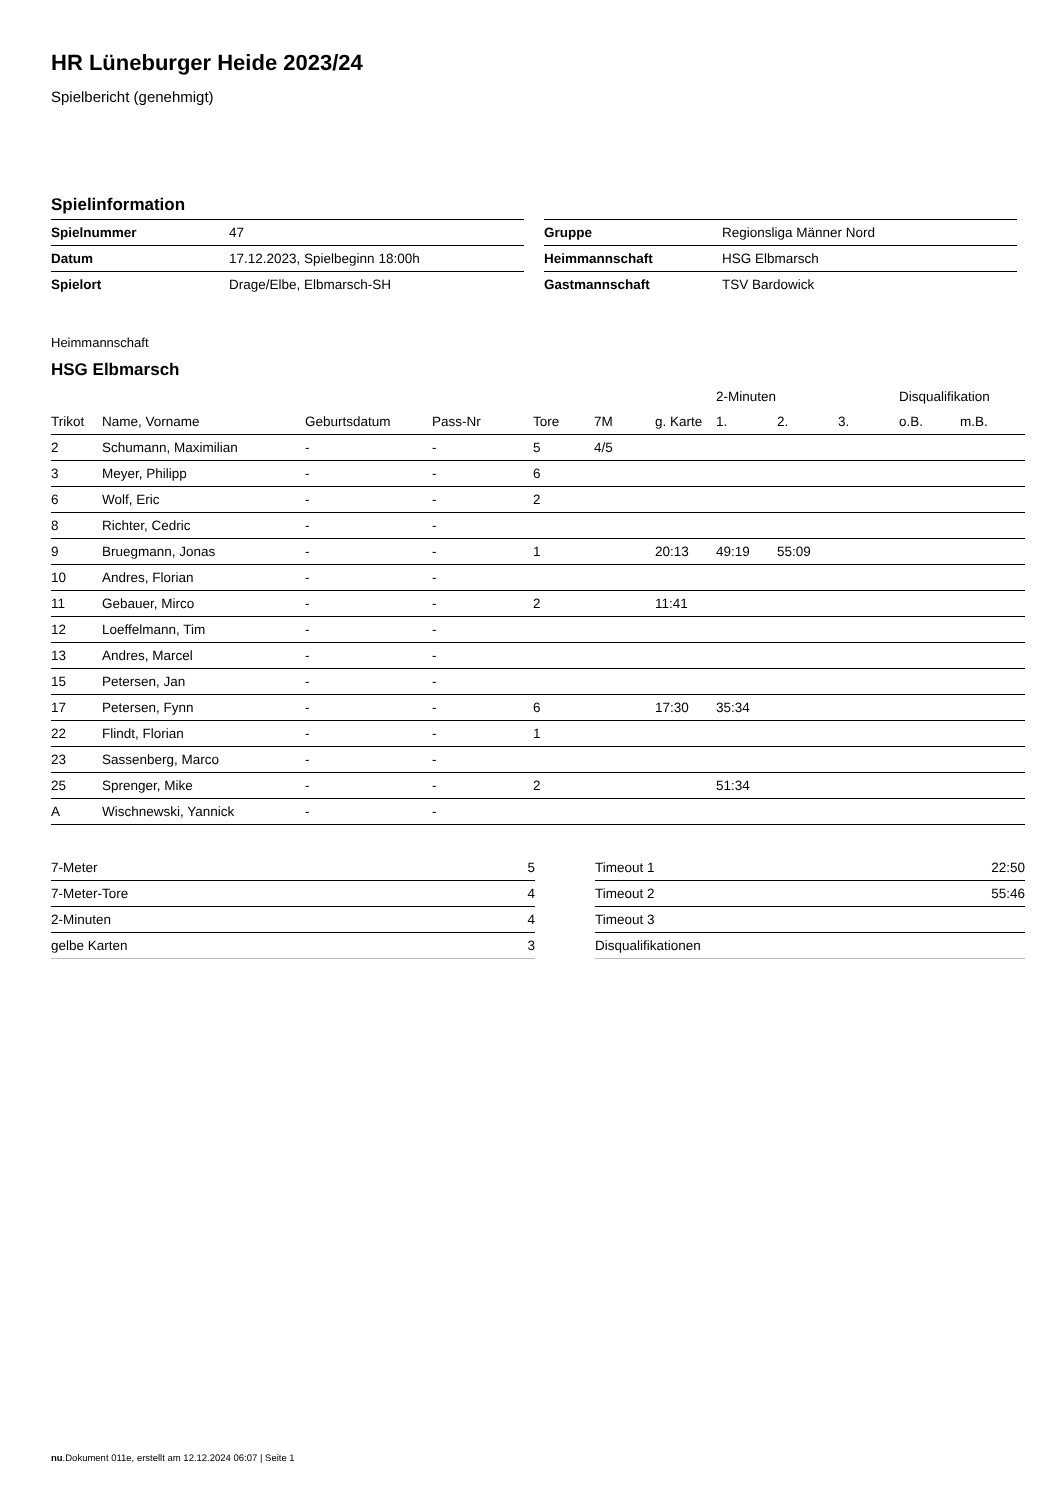HR Lüneburger Heide 2023/24
Spielbericht (genehmigt)
Spielinformation
| Spielnummer | 47 |
| Datum | 17.12.2023, Spielbeginn 18:00h |
| Spielort | Drage/Elbe, Elbmarsch-SH |
| Gruppe | Regionsliga Männer Nord |
| Heimmannschaft | HSG Elbmarsch |
| Gastmannschaft | TSV Bardowick |
Heimmannschaft
HSG Elbmarsch
| | | | | | | | 2-Minuten | | | Disqualifikation | |
| --- | --- | --- | --- | --- | --- | --- | --- | --- | --- | --- | --- |
| Trikot | Name, Vorname | Geburtsdatum | Pass-Nr | Tore | 7M | g. Karte | 1. | 2. | 3. | o.B. | m.B. |
| 2 | Schumann, Maximilian | - | - | 5 | 4/5 | | | | | | |
| 3 | Meyer, Philipp | - | - | 6 | | | | | | | |
| 6 | Wolf, Eric | - | - | 2 | | | | | | | |
| 8 | Richter, Cedric | - | - | | | | | | | | |
| 9 | Bruegmann, Jonas | - | - | 1 | | 20:13 | 49:19 | 55:09 | | | |
| 10 | Andres, Florian | - | - | | | | | | | | |
| 11 | Gebauer, Mirco | - | - | 2 | | 11:41 | | | | | |
| 12 | Loeffelmann, Tim | - | - | | | | | | | | |
| 13 | Andres, Marcel | - | - | | | | | | | | |
| 15 | Petersen, Jan | - | - | | | | | | | | |
| 17 | Petersen, Fynn | - | - | 6 | | 17:30 | 35:34 | | | | |
| 22 | Flindt, Florian | - | - | 1 | | | | | | | |
| 23 | Sassenberg, Marco | - | - | | | | | | | | |
| 25 | Sprenger, Mike | - | - | 2 | | | 51:34 | | | | |
| A | Wischnewski, Yannick | - | - | | | | | | | | |
| 7-Meter | 5 |
| 7-Meter-Tore | 4 |
| 2-Minuten | 4 |
| gelbe Karten | 3 |
| Timeout 1 | 22:50 |
| Timeout 2 | 55:46 |
| Timeout 3 | |
| Disqualifikationen | |
nu.Dokument 011e, erstellt am 12.12.2024 06:07 | Seite 1